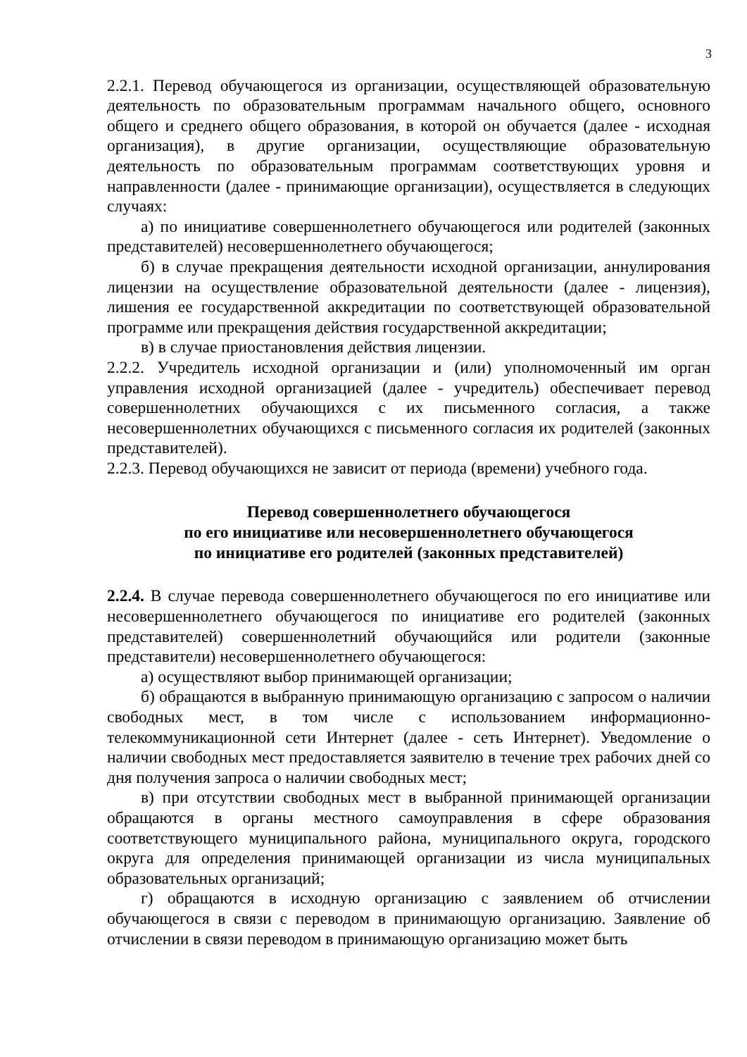3
2.2.1. Перевод обучающегося из организации, осуществляющей образовательную деятельность по образовательным программам начального общего, основного общего и среднего общего образования, в которой он обучается (далее - исходная организация), в другие организации, осуществляющие образовательную деятельность по образовательным программам соответствующих уровня и направленности (далее - принимающие организации), осуществляется в следующих случаях:
а) по инициативе совершеннолетнего обучающегося или родителей (законных представителей) несовершеннолетнего обучающегося;
б) в случае прекращения деятельности исходной организации, аннулирования лицензии на осуществление образовательной деятельности (далее - лицензия), лишения ее государственной аккредитации по соответствующей образовательной программе или прекращения действия государственной аккредитации;
в) в случае приостановления действия лицензии.
2.2.2. Учредитель исходной организации и (или) уполномоченный им орган управления исходной организацией (далее - учредитель) обеспечивает перевод совершеннолетних обучающихся с их письменного согласия, а также несовершеннолетних обучающихся с письменного согласия их родителей (законных представителей).
2.2.3. Перевод обучающихся не зависит от периода (времени) учебного года.
Перевод совершеннолетнего обучающегося
по его инициативе или несовершеннолетнего обучающегося
по инициативе его родителей (законных представителей)
2.2.4. В случае перевода совершеннолетнего обучающегося по его инициативе или несовершеннолетнего обучающегося по инициативе его родителей (законных представителей) совершеннолетний обучающийся или родители (законные представители) несовершеннолетнего обучающегося:
а) осуществляют выбор принимающей организации;
б) обращаются в выбранную принимающую организацию с запросом о наличии свободных мест, в том числе с использованием информационно-телекоммуникационной сети Интернет (далее - сеть Интернет). Уведомление о наличии свободных мест предоставляется заявителю в течение трех рабочих дней со дня получения запроса о наличии свободных мест;
в) при отсутствии свободных мест в выбранной принимающей организации обращаются в органы местного самоуправления в сфере образования соответствующего муниципального района, муниципального округа, городского округа для определения принимающей организации из числа муниципальных образовательных организаций;
г) обращаются в исходную организацию с заявлением об отчислении обучающегося в связи с переводом в принимающую организацию. Заявление об отчислении в связи переводом в принимающую организацию может быть